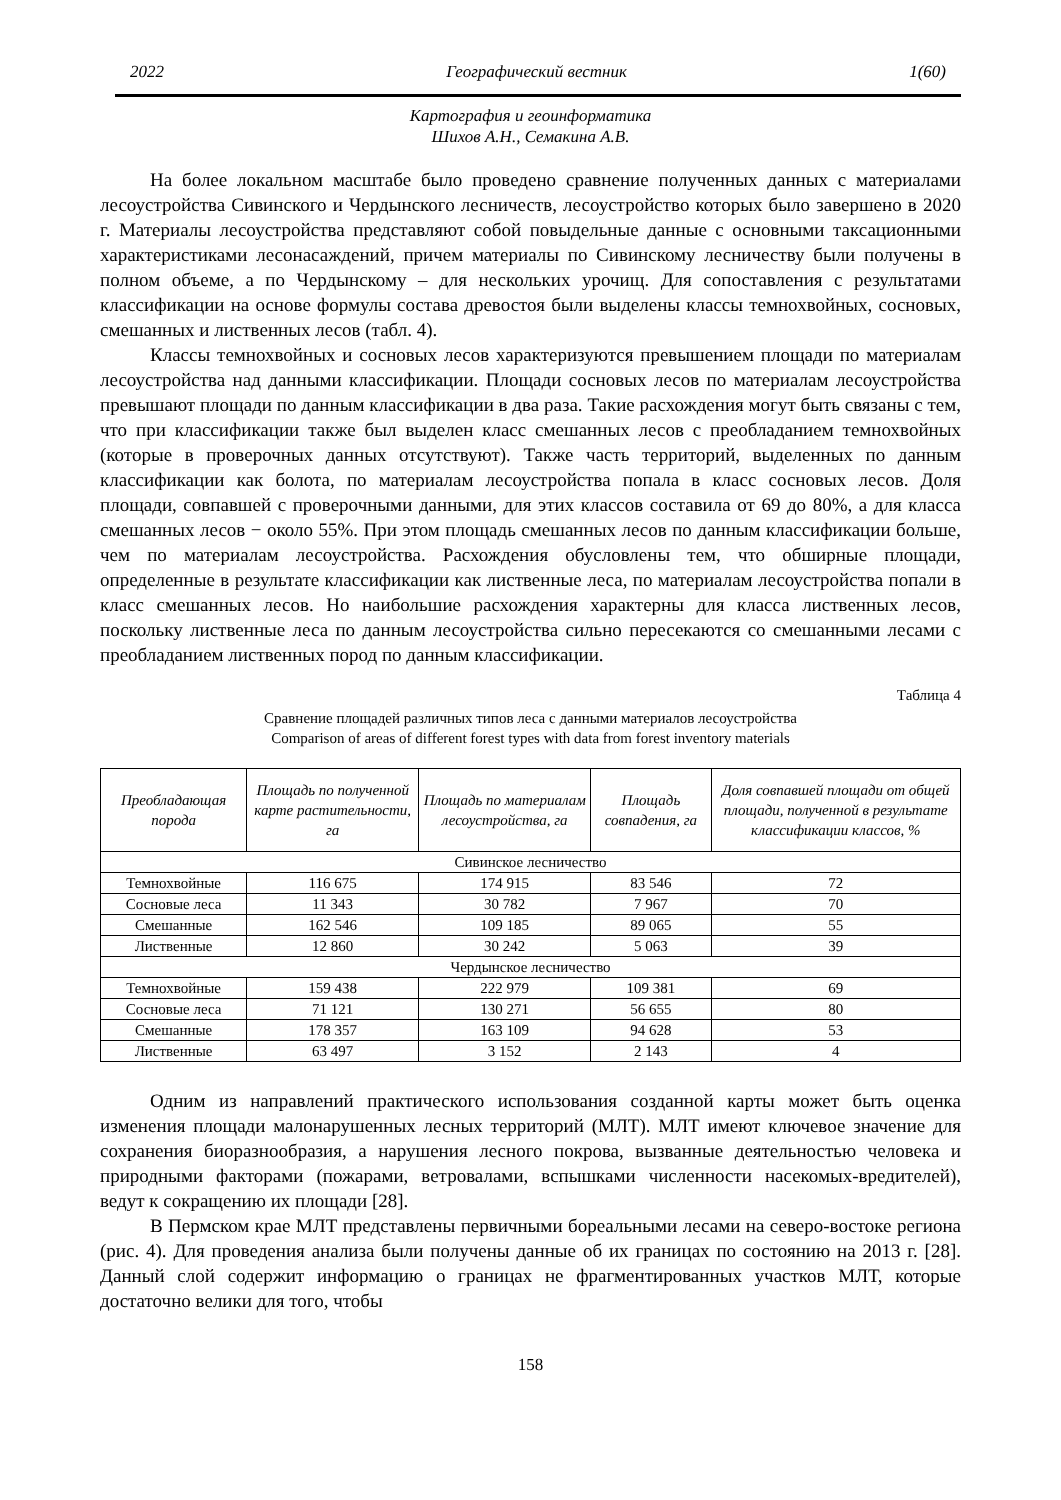2022 Географический вестник 1(60)
Картография и геоинформатика
Шихов А.Н., Семакина А.В.
На более локальном масштабе было проведено сравнение полученных данных с материалами лесоустройства Сивинского и Чердынского лесничеств, лесоустройство которых было завершено в 2020 г. Материалы лесоустройства представляют собой повыдельные данные с основными таксационными характеристиками лесонасаждений, причем материалы по Сивинскому лесничеству были получены в полном объеме, а по Чердынскому – для нескольких урочищ. Для сопоставления с результатами классификации на основе формулы состава древостоя были выделены классы темнохвойных, сосновых, смешанных и лиственных лесов (табл. 4).
Классы темнохвойных и сосновых лесов характеризуются превышением площади по материалам лесоустройства над данными классификации. Площади сосновых лесов по материалам лесоустройства превышают площади по данным классификации в два раза. Такие расхождения могут быть связаны с тем, что при классификации также был выделен класс смешанных лесов с преобладанием темнохвойных (которые в проверочных данных отсутствуют). Также часть территорий, выделенных по данным классификации как болота, по материалам лесоустройства попала в класс сосновых лесов. Доля площади, совпавшей с проверочными данными, для этих классов составила от 69 до 80%, а для класса смешанных лесов − около 55%. При этом площадь смешанных лесов по данным классификации больше, чем по материалам лесоустройства. Расхождения обусловлены тем, что обширные площади, определенные в результате классификации как лиственные леса, по материалам лесоустройства попали в класс смешанных лесов. Но наибольшие расхождения характерны для класса лиственных лесов, поскольку лиственные леса по данным лесоустройства сильно пересекаются со смешанными лесами с преобладанием лиственных пород по данным классификации.
Таблица 4
Сравнение площадей различных типов леса с данными материалов лесоустройства
Comparison of areas of different forest types with data from forest inventory materials
| Преобладающая порода | Площадь по полученной карте растительности, га | Площадь по материалам лесоустройства, га | Площадь совпадения, га | Доля совпавшей площади от общей площади, полученной в результате классификации классов, % |
| --- | --- | --- | --- | --- |
| Сивинское лесничество | | | | |
| Темнохвойные | 116 675 | 174 915 | 83 546 | 72 |
| Сосновые леса | 11 343 | 30 782 | 7 967 | 70 |
| Смешанные | 162 546 | 109 185 | 89 065 | 55 |
| Лиственные | 12 860 | 30 242 | 5 063 | 39 |
| Чердынское лесничество | | | | |
| Темнохвойные | 159 438 | 222 979 | 109 381 | 69 |
| Сосновые леса | 71 121 | 130 271 | 56 655 | 80 |
| Смешанные | 178 357 | 163 109 | 94 628 | 53 |
| Лиственные | 63 497 | 3 152 | 2 143 | 4 |
Одним из направлений практического использования созданной карты может быть оценка изменения площади малонарушенных лесных территорий (МЛТ). МЛТ имеют ключевое значение для сохранения биоразнообразия, а нарушения лесного покрова, вызванные деятельностью человека и природными факторами (пожарами, ветровалами, вспышками численности насекомых-вредителей), ведут к сокращению их площади [28].
В Пермском крае МЛТ представлены первичными бореальными лесами на северо-востоке региона (рис. 4). Для проведения анализа были получены данные об их границах по состоянию на 2013 г. [28]. Данный слой содержит информацию о границах не фрагментированных участков МЛТ, которые достаточно велики для того, чтобы
158